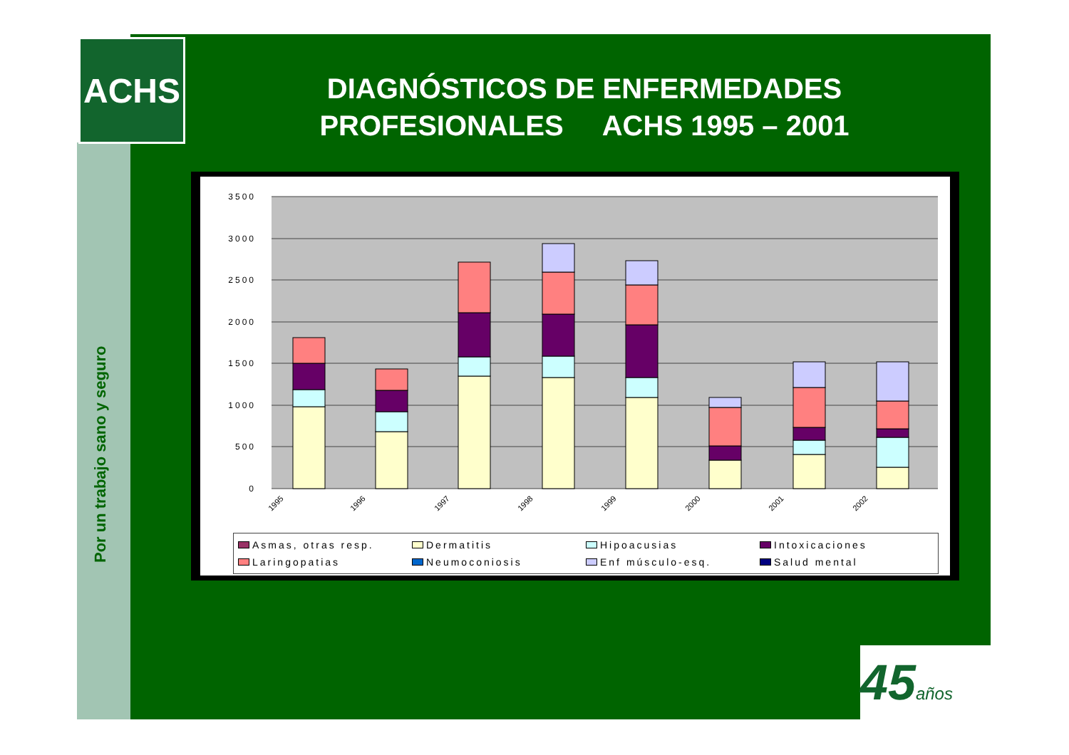ACHS
DIAGNÓSTICOS DE ENFERMEDADES
PROFESIONALES ACHS 1995 – 2001
Por un trabajo sano y seguro
3500
3000
2500
2000
1500
1000
500
0
1995
1996
1997
1998
1999
2000
2001
2002
Asmas, otras resp.
Dermatitis
Hipoacusias
Intoxicaciones
Laringopatias
Neumoconiosis
Enf músculo-esq.
Salud mental
45años